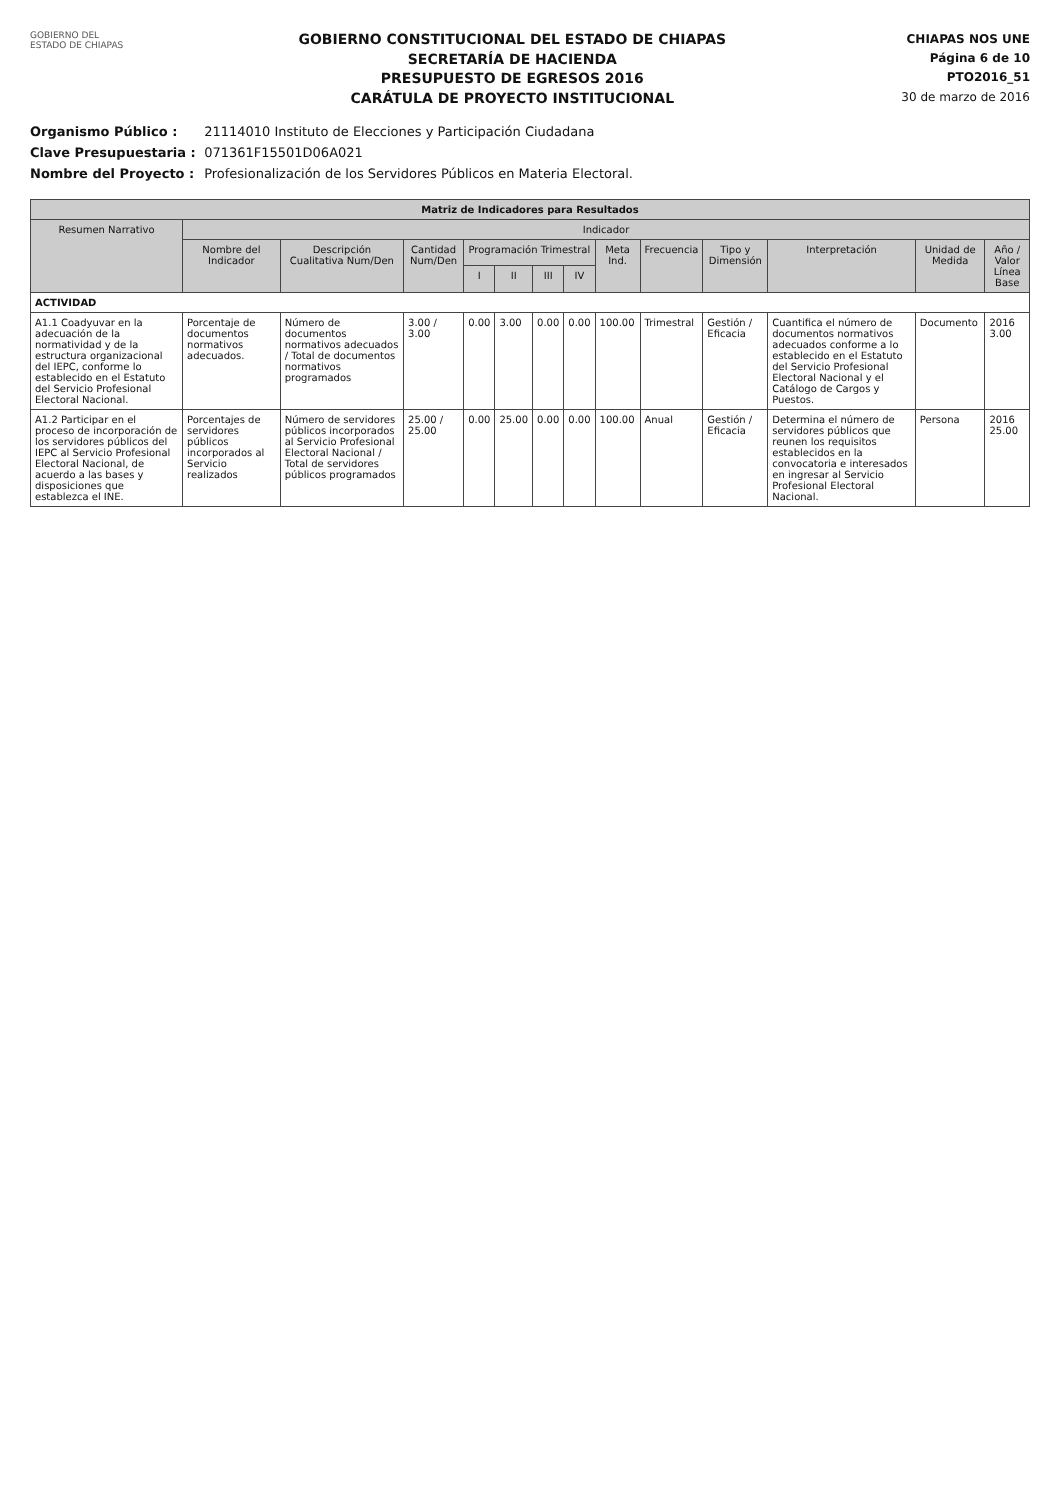GOBIERNO DEL
ESTADO DE CHIAPAS
GOBIERNO CONSTITUCIONAL DEL ESTADO DE CHIAPAS
SECRETARÍA DE HACIENDA
PRESUPUESTO DE EGRESOS 2016
CARÁTULA DE PROYECTO INSTITUCIONAL
CHIAPAS NOS UNE
Página 6 de 10
PTO2016_51
30 de marzo de 2016
Organismo Público : 21114010 Instituto de Elecciones y Participación Ciudadana
Clave Presupuestaria : 071361F15501D06A021
Nombre del Proyecto : Profesionalización de los Servidores Públicos en Materia Electoral.
| Matriz de Indicadores para Resultados | | | | | | | | | | | | | |
| --- | --- | --- | --- | --- | --- | --- | --- | --- | --- | --- | --- | --- | --- |
| Resumen Narrativo | Indicador | | | | | | | | | | | | |
| | Nombre del Indicador | Descripción Cualitativa Num/Den | Cantidad Num/Den | Programación Trimestral | | | | Meta Ind. | Frecuencia | Tipo y Dimensión | Interpretación | Unidad de Medida | Año / Valor Línea Base |
| | | | | I | II | III | IV | | | | | | |
| ACTIVIDAD | | | | | | | | | | | | | |
| A1.1 Coadyuvar en la adecuación de la normatividad y de la estructura organizacional del IEPC, conforme lo establecido en el Estatuto del Servicio Profesional Electoral Nacional. | Porcentaje de documentos normativos adecuados. | Número de documentos normativos adecuados / Total de documentos normativos programados | 3.00 / 3.00 | 0.00 | 3.00 | 0.00 | 0.00 | 100.00 | Trimestral | Gestión / Eficacia | Cuantifica el número de documentos normativos adecuados conforme a lo establecido en el Estatuto del Servicio Profesional Electoral Nacional y el Catálogo de Cargos y Puestos. | Documento | 2016 3.00 |
| A1.2 Participar en el proceso de incorporación de los servidores públicos del IEPC al Servicio Profesional Electoral Nacional, de acuerdo a las bases y disposiciones que establezca el INE. | Porcentajes de servidores públicos incorporados al Servicio realizados | Número de servidores públicos incorporados al Servicio Profesional Electoral Nacional / Total de servidores públicos programados | 25.00 / 25.00 | 0.00 | 25.00 | 0.00 | 0.00 | 100.00 | Anual | Gestión / Eficacia | Determina el número de servidores públicos que reunen los requisitos establecidos en la convocatoria e interesados en ingresar al Servicio Profesional Electoral Nacional. | Persona | 2016 25.00 |